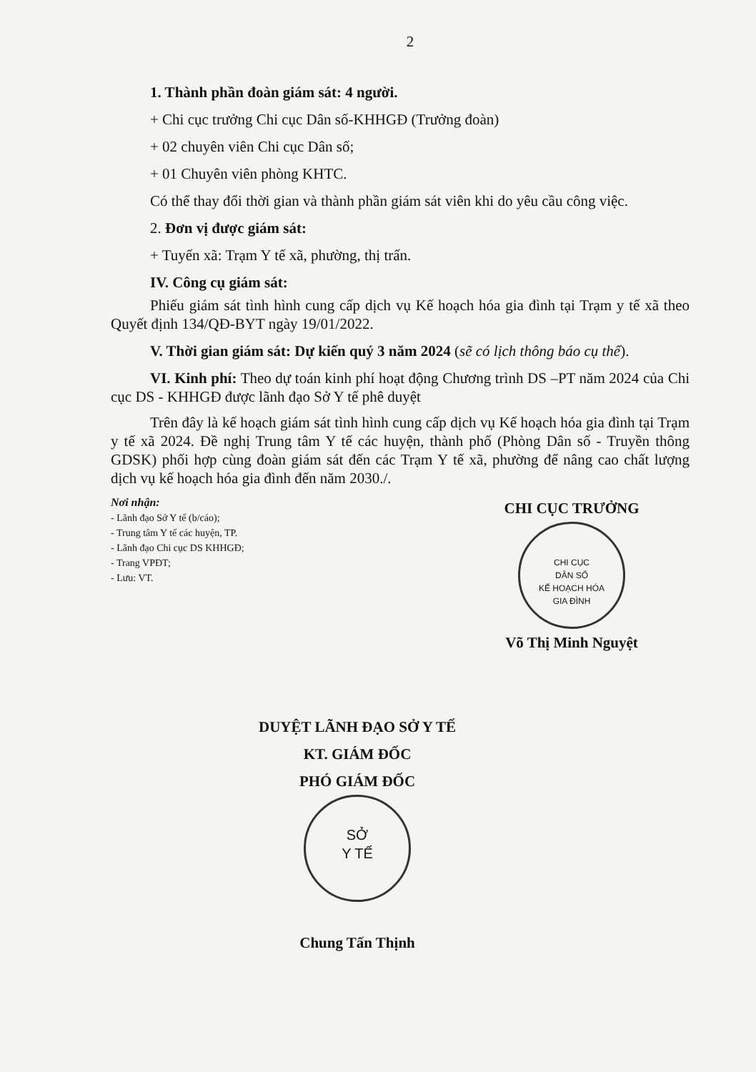2
1. Thành phần đoàn giám sát: 4 người.
+ Chi cục trưởng Chi cục Dân số-KHHGĐ (Trưởng đoàn)
+ 02 chuyên viên Chi cục Dân số;
+ 01 Chuyên viên phòng KHTC.
Có thể thay đổi thời gian và thành phần giám sát viên khi do yêu cầu công việc.
2. Đơn vị được giám sát:
+ Tuyến xã: Trạm Y tế xã, phường, thị trấn.
IV. Công cụ giám sát:
Phiếu giám sát tình hình cung cấp dịch vụ Kế hoạch hóa gia đình tại Trạm y tế xã theo Quyết định 134/QĐ-BYT ngày 19/01/2022.
V. Thời gian giám sát: Dự kiến quý 3 năm 2024 (sẽ có lịch thông báo cụ thể).
VI. Kinh phí: Theo dự toán kinh phí hoạt động Chương trình DS –PT năm 2024 của Chi cục DS - KHHGĐ được lãnh đạo Sở Y tế phê duyệt
Trên đây là kế hoạch giám sát tình hình cung cấp dịch vụ Kế hoạch hóa gia đình tại Trạm y tế xã 2024. Đề nghị Trung tâm Y tế các huyện, thành phố (Phòng Dân số - Truyền thông GDSK) phối hợp cùng đoàn giám sát đến các Trạm Y tế xã, phường để nâng cao chất lượng dịch vụ kế hoạch hóa gia đình đến năm 2030./.
Nơi nhận:
- Lãnh đạo Sở Y tế (b/cáo);
- Trung tâm Y tế các huyện, TP.
- Lãnh đạo Chi cục DS KHHGĐ;
- Trang VPĐT;
- Lưu: VT.
CHI CỤC TRƯỞNG
CHI CỤC
DÂN SỐ
KẾ HOẠCH HÓA
GIA ĐÌNH
Võ Thị Minh Nguyệt
DUYỆT LÃNH ĐẠO SỞ Y TẾ
KT. GIÁM ĐỐC
PHÓ GIÁM ĐỐC
SỞ
Y TẾ
Chung Tấn Thịnh